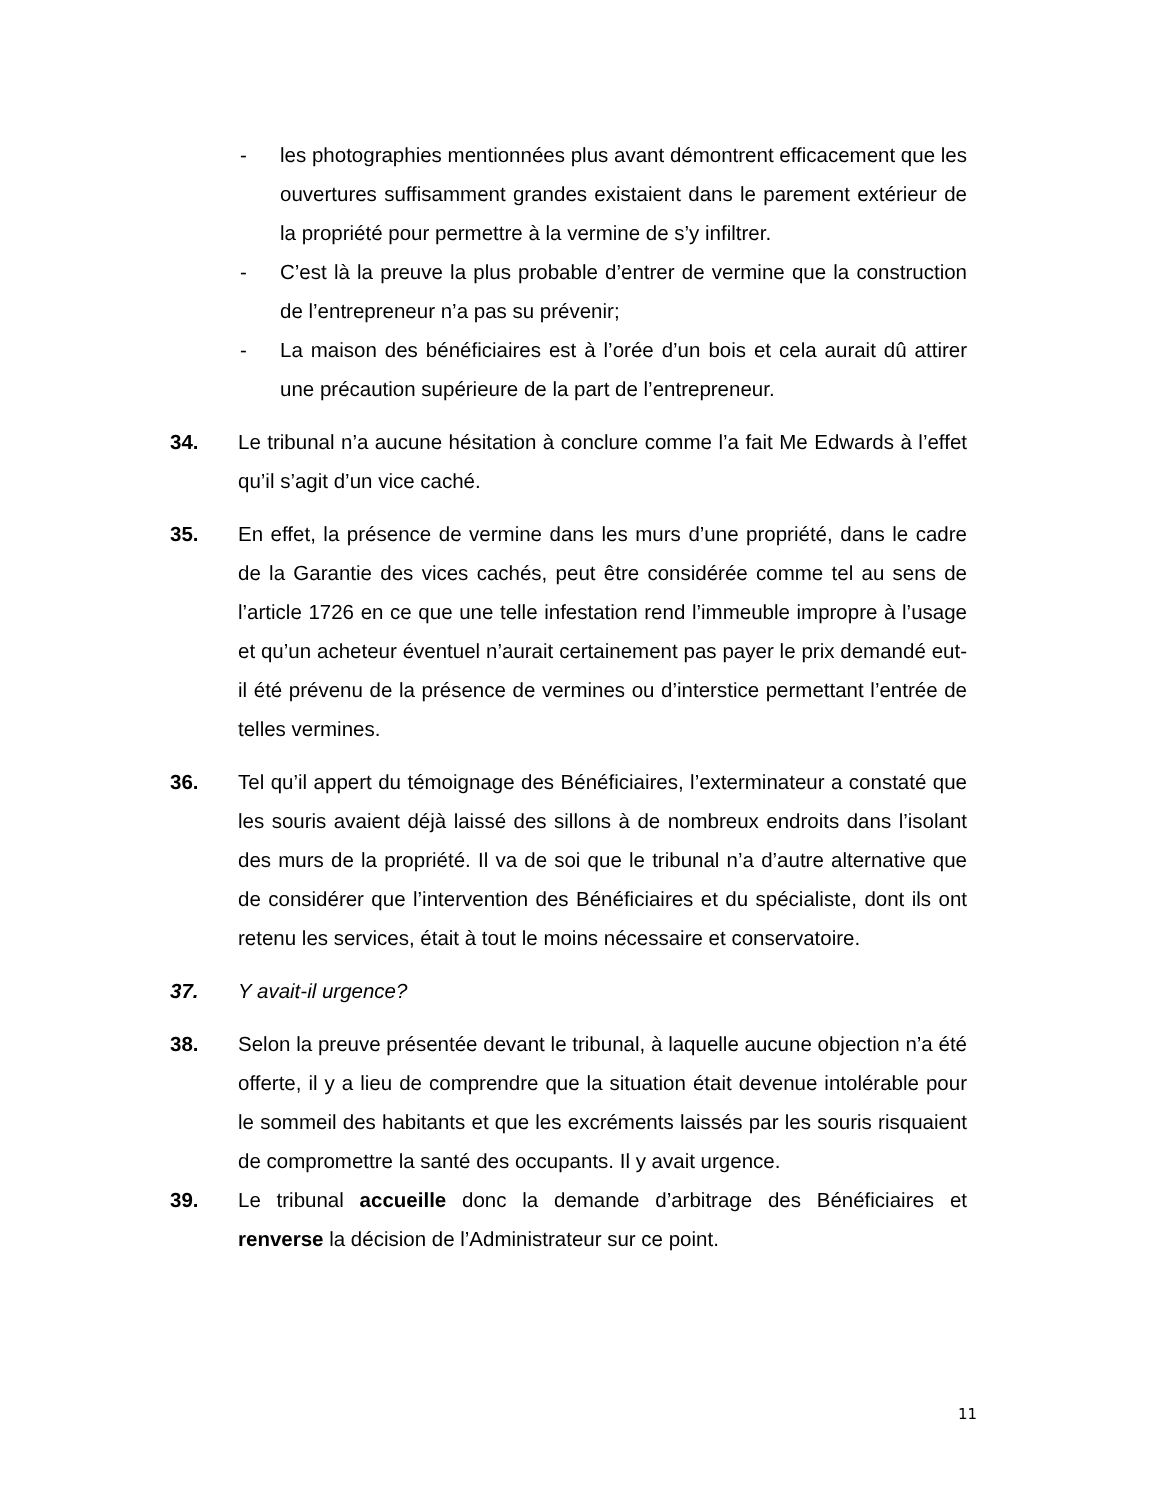- les photographies mentionnées plus avant démontrent efficacement que les ouvertures suffisamment grandes existaient dans le parement extérieur de la propriété pour permettre à la vermine de s’y infiltrer.
- C’est là la preuve la plus probable d’entrer de vermine que la construction de l’entrepreneur n’a pas su prévenir;
- La maison des bénéficiaires est à l’orée d’un bois et cela aurait dû attirer une précaution supérieure de la part de l’entrepreneur.
34. Le tribunal n’a aucune hésitation à conclure comme l’a fait Me Edwards à l’effet qu’il s’agit d’un vice caché.
35. En effet, la présence de vermine dans les murs d’une propriété, dans le cadre de la Garantie des vices cachés, peut être considérée comme tel au sens de l’article 1726 en ce que une telle infestation rend l’immeuble impropre à l’usage et qu’un acheteur éventuel n’aurait certainement pas payer le prix demandé eut-il été prévenu de la présence de vermines ou d’interstice permettant l’entrée de telles vermines.
36. Tel qu’il appert du témoignage des Bénéficiaires, l’exterminateur a constaté que les souris avaient déjà laissé des sillons à de nombreux endroits dans l’isolant des murs de la propriété. Il va de soi que le tribunal n’a d’autre alternative que de considérer que l’intervention des Bénéficiaires et du spécialiste, dont ils ont retenu les services, était à tout le moins nécessaire et conservatoire.
37. Y avait-il urgence?
38. Selon la preuve présentée devant le tribunal, à laquelle aucune objection n’a été offerte, il y a lieu de comprendre que la situation était devenue intolérable pour le sommeil des habitants et que les excréments laissés par les souris risquaient de compromettre la santé des occupants. Il y avait urgence.
39. Le tribunal accueille donc la demande d’arbitrage des Bénéficiaires et renverse la décision de l’Administrateur sur ce point.
11